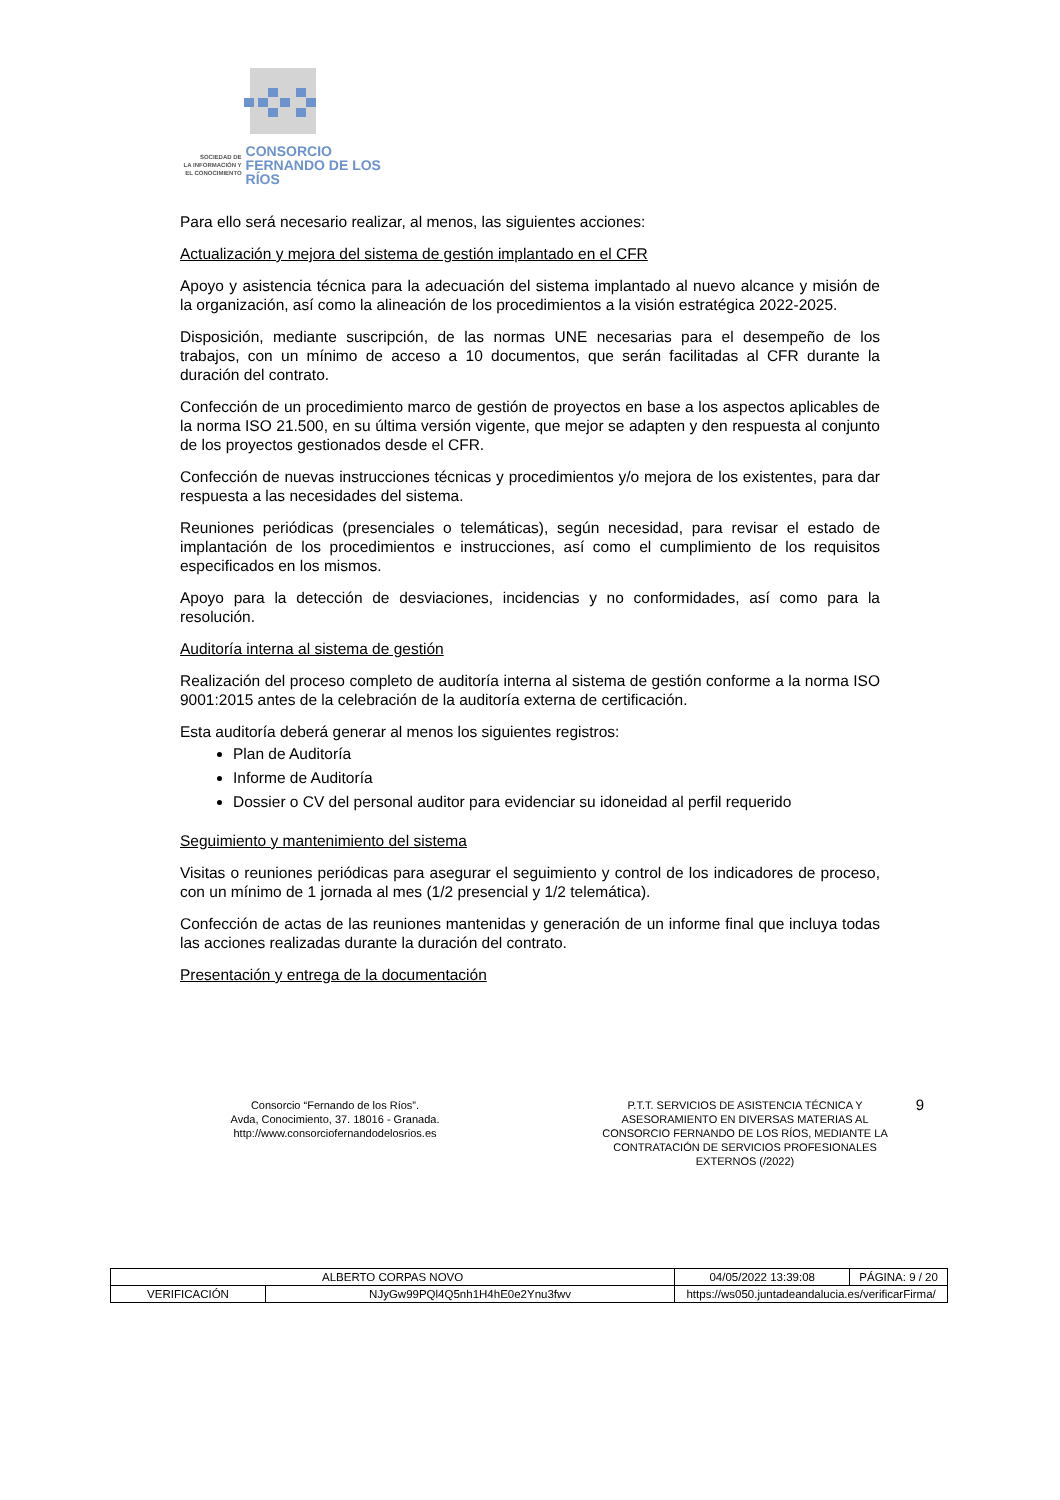SOCIEDAD DE
LA INFORMACIÓN Y
EL CONOCIMIENTO
CONSORCIO
FERNANDO DE LOS RÍOS
Para ello será necesario realizar, al menos, las siguientes acciones:
Actualización y mejora del sistema de gestión implantado en el CFR
Apoyo y asistencia técnica para la adecuación del sistema implantado al nuevo alcance y misión de la organización, así como la alineación de los procedimientos a la visión estratégica 2022-2025.
Disposición, mediante suscripción, de las normas UNE necesarias para el desempeño de los trabajos, con un mínimo de acceso a 10 documentos, que serán facilitadas al CFR durante la duración del contrato.
Confección de un procedimiento marco de gestión de proyectos en base a los aspectos aplicables de la norma ISO 21.500, en su última versión vigente, que mejor se adapten y den respuesta al conjunto de los proyectos gestionados desde el CFR.
Confección de nuevas instrucciones técnicas y procedimientos y/o mejora de los existentes, para dar respuesta a las necesidades del sistema.
Reuniones periódicas (presenciales o telemáticas), según necesidad, para revisar el estado de implantación de los procedimientos e instrucciones, así como el cumplimiento de los requisitos especificados en los mismos.
Apoyo para la detección de desviaciones, incidencias y no conformidades, así como para la resolución.
Auditoría interna al sistema de gestión
Realización del proceso completo de auditoría interna al sistema de gestión conforme a la norma ISO 9001:2015 antes de la celebración de la auditoría externa de certificación.
Esta auditoría deberá generar al menos los siguientes registros:
Plan de Auditoría
Informe de Auditoría
Dossier o CV del personal auditor para evidenciar su idoneidad al perfil requerido
Seguimiento y mantenimiento del sistema
Visitas o reuniones periódicas para asegurar el seguimiento y control de los indicadores de proceso, con un mínimo de 1 jornada al mes (1/2 presencial y 1/2 telemática).
Confección de actas de las reuniones mantenidas y generación de un informe final que incluya todas las acciones realizadas durante la duración del contrato.
Presentación y entrega de la documentación
Consorcio “Fernando de los Ríos”.
Avda, Conocimiento, 37. 18016 - Granada.
http://www.consorciofernandodelosrios.es
P.T.T. SERVICIOS DE ASISTENCIA TÉCNICA Y ASESORAMIENTO EN DIVERSAS MATERIAS AL CONSORCIO FERNANDO DE LOS RÍOS, MEDIANTE LA CONTRATACIÓN DE SERVICIOS PROFESIONALES EXTERNOS (/2022)
9
| ALBERTO CORPAS NOVO | | | 04/05/2022 13:39:08 | PÁGINA: 9 / 20 |
| VERIFICACIÓN | NJyGw99PQl4Q5nh1H4hE0e2Ynu3fwv | https://ws050.juntadeandalucia.es/verificarFirma/ | | |